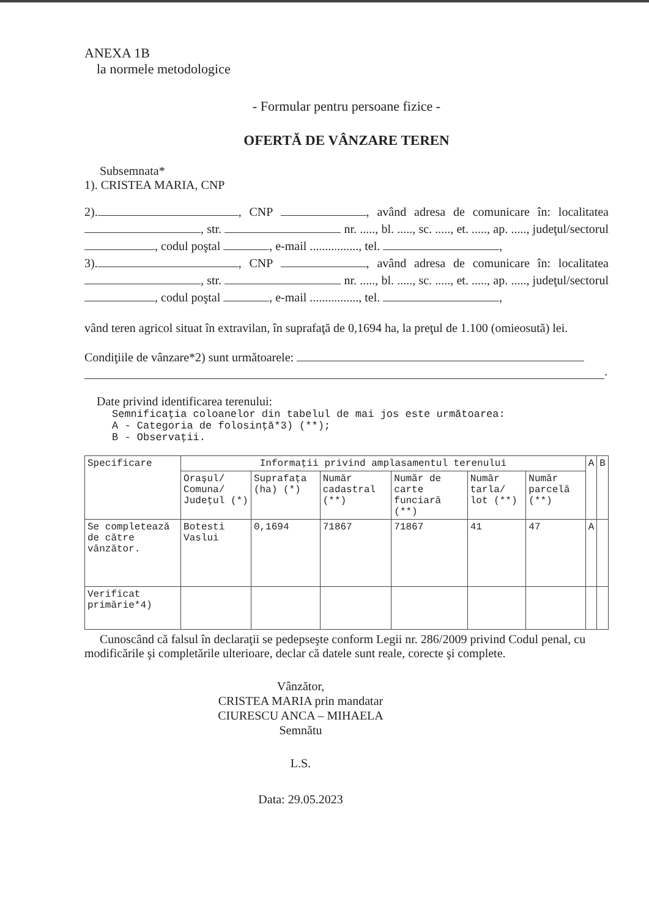ANEXA 1B
la normele metodologice
- Formular pentru persoane fizice -
OFERTĂ DE VÂNZARE TEREN
Subsemnata*
1). CRISTEA MARIA, CNP
2). , CNP , având adresa de comunicare în: localitatea , str. nr. ....., bl. ....., sc. ....., et. ....., ap. ....., judeţul/sectorul , codul poştal , e-mail ................, tel. ,
3). , CNP , având adresa de comunicare în: localitatea , str. nr. ....., bl. ....., sc. ....., et. ....., ap. ....., judeţul/sectorul , codul poştal , e-mail ................, tel. ,
vând teren agricol situat în extravilan, în suprafaţă de 0,1694 ha, la preţul de 1.100 (omieosută) lei.
Condiţiile de vânzare*2) sunt următoarele:
.
Date privind identificarea terenului:
Semnificaţia coloanelor din tabelul de mai jos este următoarea:
A - Categoria de folosinţă*3) (**);
B - Observaţii.
| Specificare | Informaţii privind amplasamentul terenului | | | | | | A | B |
| --- | --- | --- | --- | --- | --- | --- | --- | --- |
| | Oraşul/ Comuna/ Judeţul (*) | Suprafaţa (ha) (*) | Număr cadastral (**) | Număr de carte funciară (**) | Număr tarla/ lot (**) | Număr parcelă (**) | | |
| Se completează de către vânzător. | Botesti Vaslui | 0,1694 | 71867 | 71867 | 41 | 47 | A | |
| Verificat primărie*4) | | | | | | | | |
Cunoscând că falsul în declaraţii se pedepseşte conform Legii nr. 286/2009 privind Codul penal, cu modificările şi completările ulterioare, declar că datele sunt reale, corecte şi complete.
Vânzător,
CRISTEA MARIA prin mandatar
CIURESCU ANCA – MIHAELA
Semnătu
L.S.
Data: 29.05.2023